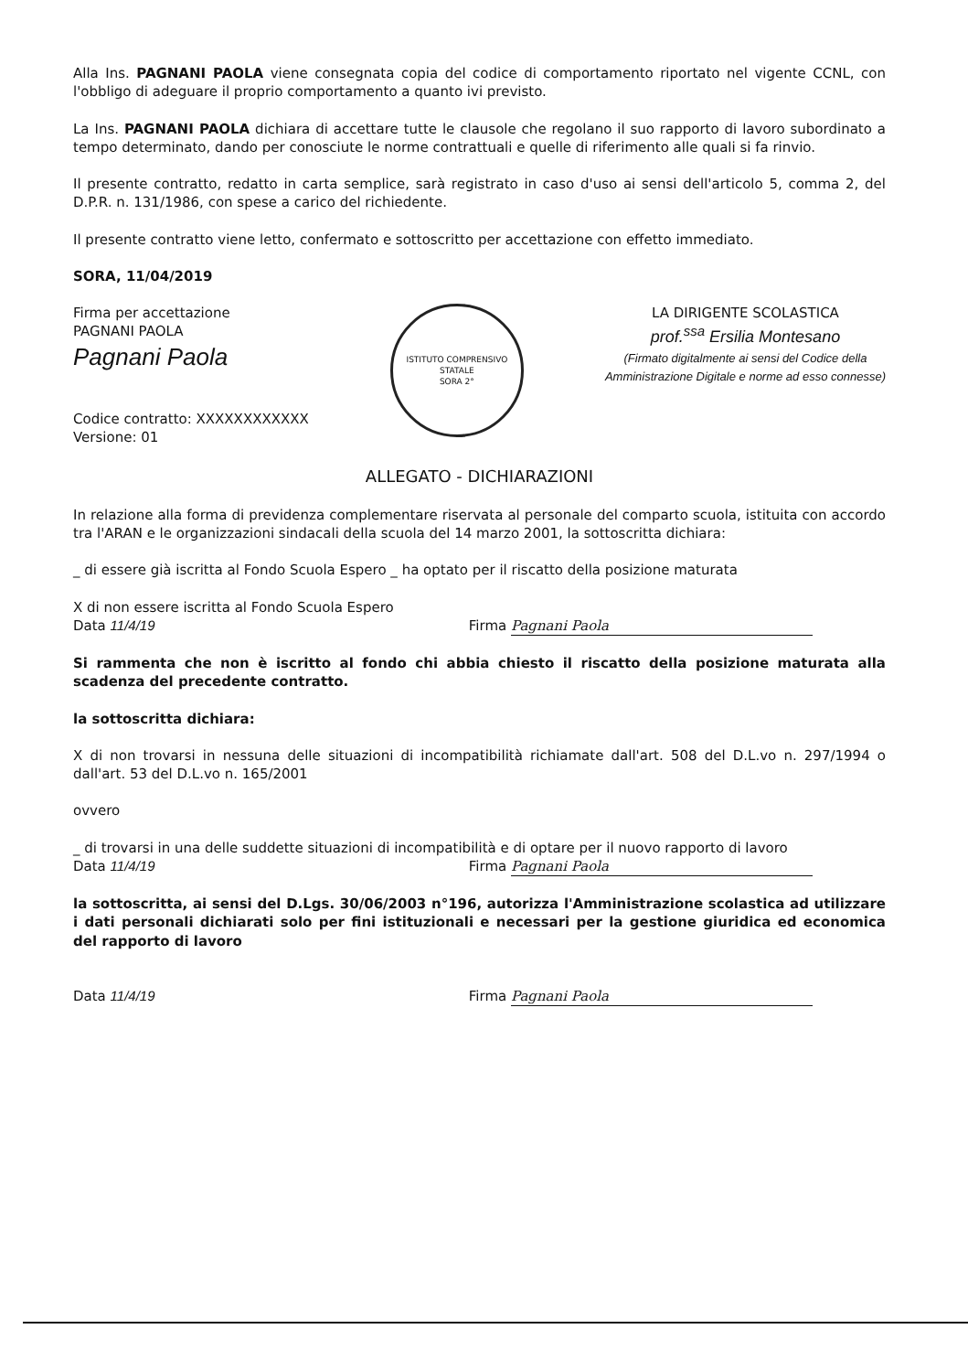Alla Ins. PAGNANI PAOLA viene consegnata copia del codice di comportamento riportato nel vigente CCNL, con l'obbligo di adeguare il proprio comportamento a quanto ivi previsto.
La Ins. PAGNANI PAOLA dichiara di accettare tutte le clausole che regolano il suo rapporto di lavoro subordinato a tempo determinato, dando per conosciute le norme contrattuali e quelle di riferimento alle quali si fa rinvio.
Il presente contratto, redatto in carta semplice, sarà registrato in caso d'uso ai sensi dell'articolo 5, comma 2, del D.P.R. n. 131/1986, con spese a carico del richiedente.
Il presente contratto viene letto, confermato e sottoscritto per accettazione con effetto immediato.
SORA, 11/04/2019
Firma per accettazione
PAGNANI PAOLA
Pagnani Paola
Codice contratto: XXXXXXXXXXXX
Versione: 01
ISTITUTO COMPRENSIVO STATALE
SORA 2°
LA DIRIGENTE SCOLASTICA
prof.<sup>ssa</sup> Ersilia Montesano
(Firmato digitalmente ai sensi del Codice della
Amministrazione Digitale e norme ad esso connesse)
ALLEGATO - DICHIARAZIONI
In relazione alla forma di previdenza complementare riservata al personale del comparto scuola, istituita con accordo tra l'ARAN e le organizzazioni sindacali della scuola del 14 marzo 2001, la sottoscritta dichiara:
_ di essere già iscritta al Fondo Scuola Espero _ ha optato per il riscatto della posizione maturata
X di non essere iscritta al Fondo Scuola Espero
Data 11/4/19 Firma Pagnani Paola
Si rammenta che non è iscritto al fondo chi abbia chiesto il riscatto della posizione maturata alla scadenza del precedente contratto.
la sottoscritta dichiara:
X di non trovarsi in nessuna delle situazioni di incompatibilità richiamate dall'art. 508 del D.L.vo n. 297/1994 o dall'art. 53 del D.L.vo n. 165/2001
ovvero
_ di trovarsi in una delle suddette situazioni di incompatibilità e di optare per il nuovo rapporto di lavoro
Data 11/4/19 Firma Pagnani Paola
la sottoscritta, ai sensi del D.Lgs. 30/06/2003 n°196, autorizza l'Amministrazione scolastica ad utilizzare i dati personali dichiarati solo per fini istituzionali e necessari per la gestione giuridica ed economica del rapporto di lavoro
Data 11/4/19 Firma Pagnani Paola